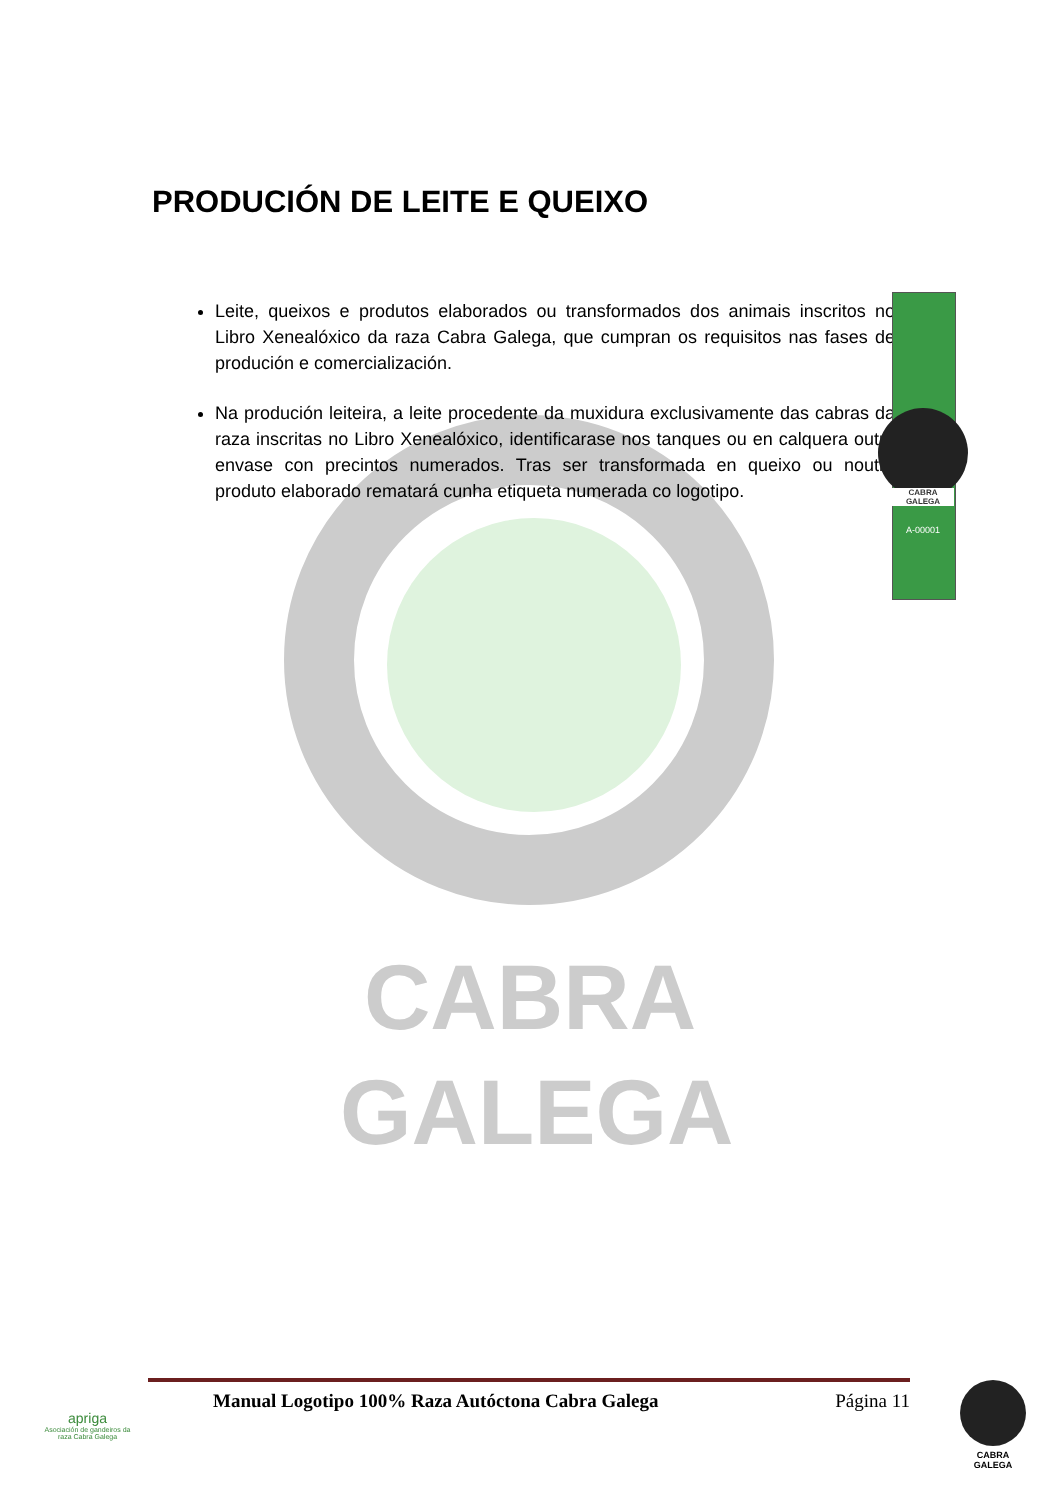CABRA
GALEGA
PRODUCIÓN DE LEITE E QUEIXO
Leite, queixos e produtos elaborados ou transformados dos animais inscritos no Libro Xenealóxico da raza Cabra Galega, que cumpran os requisitos nas fases de produción e comercialización.
Na produción leiteira, a leite procedente da muxidura exclusivamente das cabras da raza inscritas no Libro Xenealóxico, identificarase nos tanques ou en calquera outro envase con precintos numerados. Tras ser transformada en queixo ou noutro produto elaborado rematará cunha etiqueta numerada co logotipo.
CABRA
GALEGA
A-00001
Manual Logotipo 100% Raza Autóctona Cabra Galega Página 11
apriga
Asociación de gandeiros da raza Cabra Galega
CABRA
GALEGA